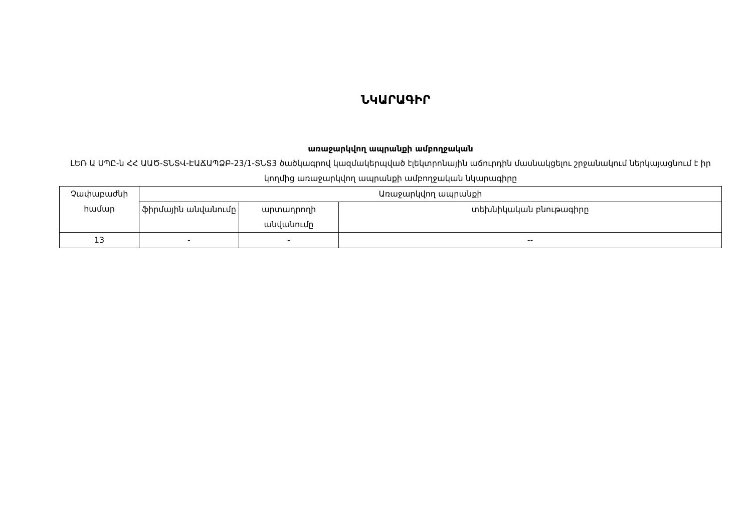ՆԿԱՐԱԳԻՐ
առաջարկվող ապրանքի ամբողջական
ԼԵՌ Ա ՍՊԸ-ն ՀՀ ԱԱԾ-ՏՆՏՎ-ԷԱՃԱՊՁԲ-23/1-ՏՆՏ3 ծածկագրով կազմակերպված էլեկտրոնային աճուրդին մասնակցելու շրջանակում ներկայացնում է իր կողմից առաջարկվող ապրանքի ամբողջական նկարագիրը
| Չափաբաժնի համար | Առաջարկվող ապրանքի | | |
| --- | --- | --- | --- |
| | ֆիրմային անվանումը | արտադրողի անվանումը | տեխնիկական բնութագիրը |
| 13 | - | - | -- |